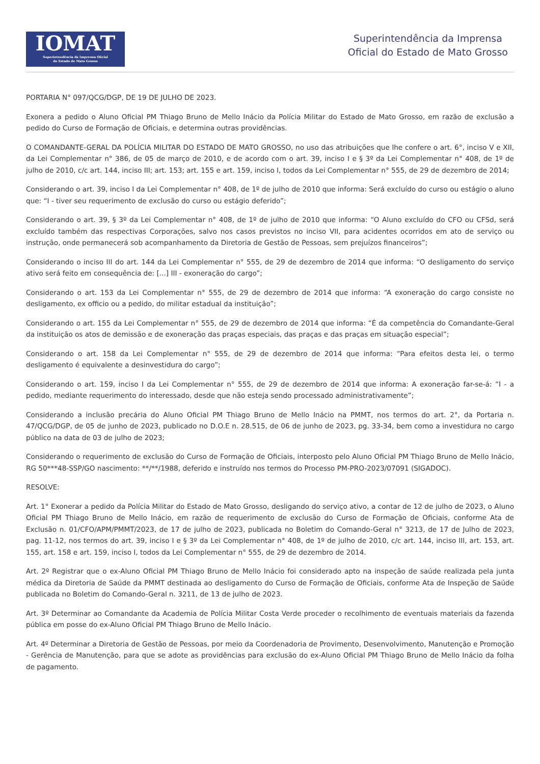IOMAT
Superintendência da Imprensa Oficial
do Estado de Mato Grosso
Superintendência da Imprensa
Oficial do Estado de Mato Grosso
PORTARIA N° 097/QCG/DGP, DE 19 DE JULHO DE 2023.
Exonera a pedido o Aluno Oficial PM Thiago Bruno de Mello Inácio da Polícia Militar do Estado de Mato Grosso, em razão de exclusão a pedido do Curso de Formação de Oficiais, e determina outras providências.
O COMANDANTE-GERAL DA POLÍCIA MILITAR DO ESTADO DE MATO GROSSO, no uso das atribuições que lhe confere o art. 6°, inciso V e XII, da Lei Complementar n° 386, de 05 de março de 2010, e de acordo com o art. 39, inciso I e § 3º da Lei Complementar n° 408, de 1º de julho de 2010, c/c art. 144, inciso III; art. 153; art. 155 e art. 159, inciso I, todos da Lei Complementar n° 555, de 29 de dezembro de 2014;
Considerando o art. 39, inciso I da Lei Complementar n° 408, de 1º de julho de 2010 que informa: Será excluído do curso ou estágio o aluno que: “I - tiver seu requerimento de exclusão do curso ou estágio deferido”;
Considerando o art. 39, § 3º da Lei Complementar n° 408, de 1º de julho de 2010 que informa: “O Aluno excluído do CFO ou CFSd, será excluído também das respectivas Corporações, salvo nos casos previstos no inciso VII, para acidentes ocorridos em ato de serviço ou instrução, onde permanecerá sob acompanhamento da Diretoria de Gestão de Pessoas, sem prejuízos financeiros”;
Considerando o inciso III do art. 144 da Lei Complementar n° 555, de 29 de dezembro de 2014 que informa: “O desligamento do serviço ativo será feito em consequência de: [...] III - exoneração do cargo”;
Considerando o art. 153 da Lei Complementar n° 555, de 29 de dezembro de 2014 que informa: “A exoneração do cargo consiste no desligamento, ex officio ou a pedido, do militar estadual da instituição”;
Considerando o art. 155 da Lei Complementar n° 555, de 29 de dezembro de 2014 que informa: “É da competência do Comandante-Geral da instituição os atos de demissão e de exoneração das praças especiais, das praças e das praças em situação especial”;
Considerando o art. 158 da Lei Complementar n° 555, de 29 de dezembro de 2014 que informa: “Para efeitos desta lei, o termo desligamento é equivalente a desinvestidura do cargo”;
Considerando o art. 159, inciso I da Lei Complementar n° 555, de 29 de dezembro de 2014 que informa: A exoneração far-se-á: “I - a pedido, mediante requerimento do interessado, desde que não esteja sendo processado administrativamente”;
Considerando a inclusão precária do Aluno Oficial PM Thiago Bruno de Mello Inácio na PMMT, nos termos do art. 2°, da Portaria n. 47/QCG/DGP, de 05 de junho de 2023, publicado no D.O.E n. 28.515, de 06 de junho de 2023, pg. 33-34, bem como a investidura no cargo público na data de 03 de julho de 2023;
Considerando o requerimento de exclusão do Curso de Formação de Oficiais, interposto pelo Aluno Oficial PM Thiago Bruno de Mello Inácio, RG 50***48-SSP/GO nascimento: **/**/1988, deferido e instruído nos termos do Processo PM-PRO-2023/07091 (SIGADOC).
RESOLVE:
Art. 1° Exonerar a pedido da Polícia Militar do Estado de Mato Grosso, desligando do serviço ativo, a contar de 12 de julho de 2023, o Aluno Oficial PM Thiago Bruno de Mello Inácio, em razão de requerimento de exclusão do Curso de Formação de Oficiais, conforme Ata de Exclusão n. 01/CFO/APM/PMMT/2023, de 17 de julho de 2023, publicada no Boletim do Comando-Geral n° 3213, de 17 de Julho de 2023, pag. 11-12, nos termos do art. 39, inciso I e § 3º da Lei Complementar n° 408, de 1º de julho de 2010, c/c art. 144, inciso III, art. 153, art. 155, art. 158 e art. 159, inciso I, todos da Lei Complementar n° 555, de 29 de dezembro de 2014.
Art. 2º Registrar que o ex-Aluno Oficial PM Thiago Bruno de Mello Inácio foi considerado apto na inspeção de saúde realizada pela junta médica da Diretoria de Saúde da PMMT destinada ao desligamento do Curso de Formação de Oficiais, conforme Ata de Inspeção de Saúde publicada no Boletim do Comando-Geral n. 3211, de 13 de julho de 2023.
Art. 3º Determinar ao Comandante da Academia de Polícia Militar Costa Verde proceder o recolhimento de eventuais materiais da fazenda pública em posse do ex-Aluno Oficial PM Thiago Bruno de Mello Inácio.
Art. 4º Determinar a Diretoria de Gestão de Pessoas, por meio da Coordenadoria de Provimento, Desenvolvimento, Manutenção e Promoção - Gerência de Manutenção, para que se adote as providências para exclusão do ex-Aluno Oficial PM Thiago Bruno de Mello Inácio da folha de pagamento.